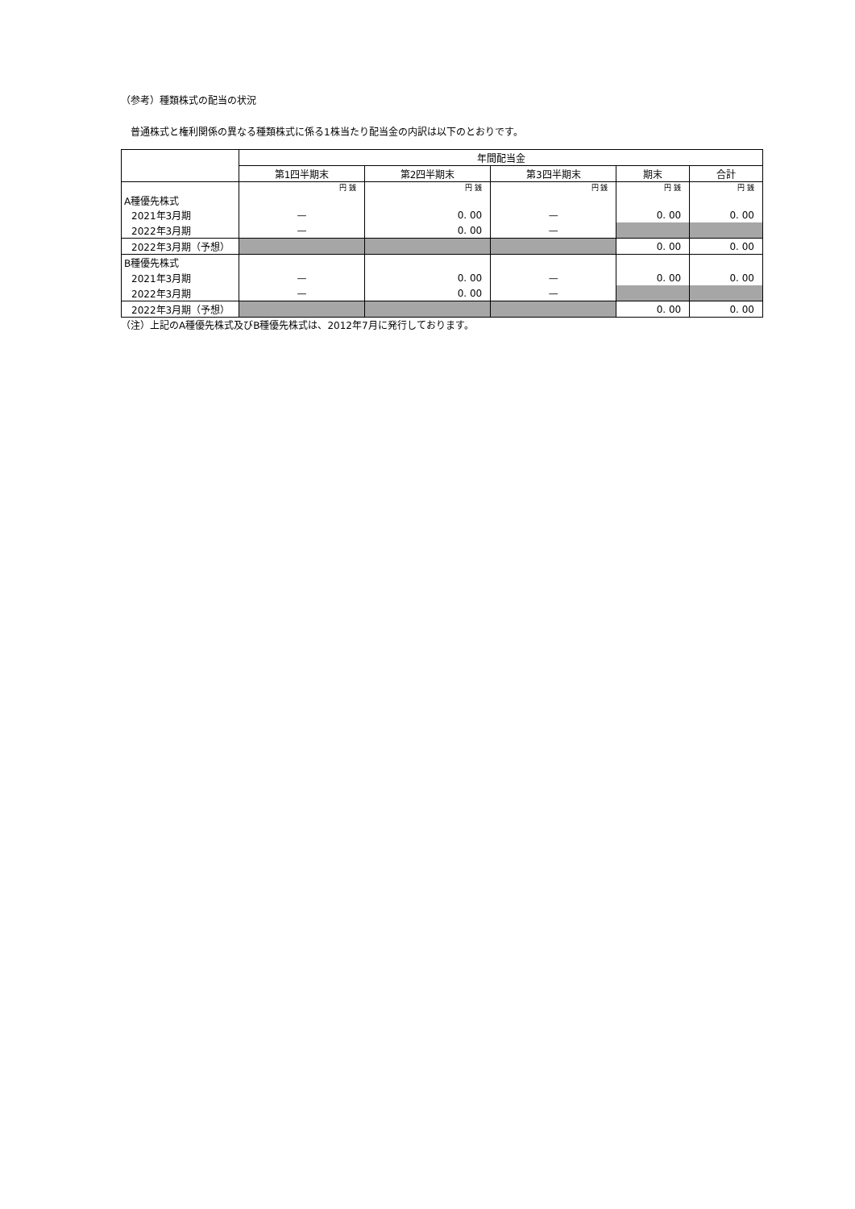（参考）種類株式の配当の状況
普通株式と権利関係の異なる種類株式に係る1株当たり配当金の内訳は以下のとおりです。
| | 年間配当金 | | | | |
| --- | --- | --- | --- | --- | --- |
| | 第1四半期末 | 第2四半期末 | 第3四半期末 | 期末 | 合計 |
| A種優先株式 | 円 銭 | 円 銭 | 円 銭 | 円 銭 | 円 銭 |
| 2021年3月期 | — | 0. 00 | — | 0. 00 | 0. 00 |
| 2022年3月期 | — | 0. 00 | — | | |
| 2022年3月期（予想） | | | | 0. 00 | 0. 00 |
| B種優先株式 | | | | | |
| 2021年3月期 | — | 0. 00 | — | 0. 00 | 0. 00 |
| 2022年3月期 | — | 0. 00 | — | | |
| 2022年3月期（予想） | | | | 0. 00 | 0. 00 |
（注）上記のA種優先株式及びB種優先株式は、2012年7月に発行しております。